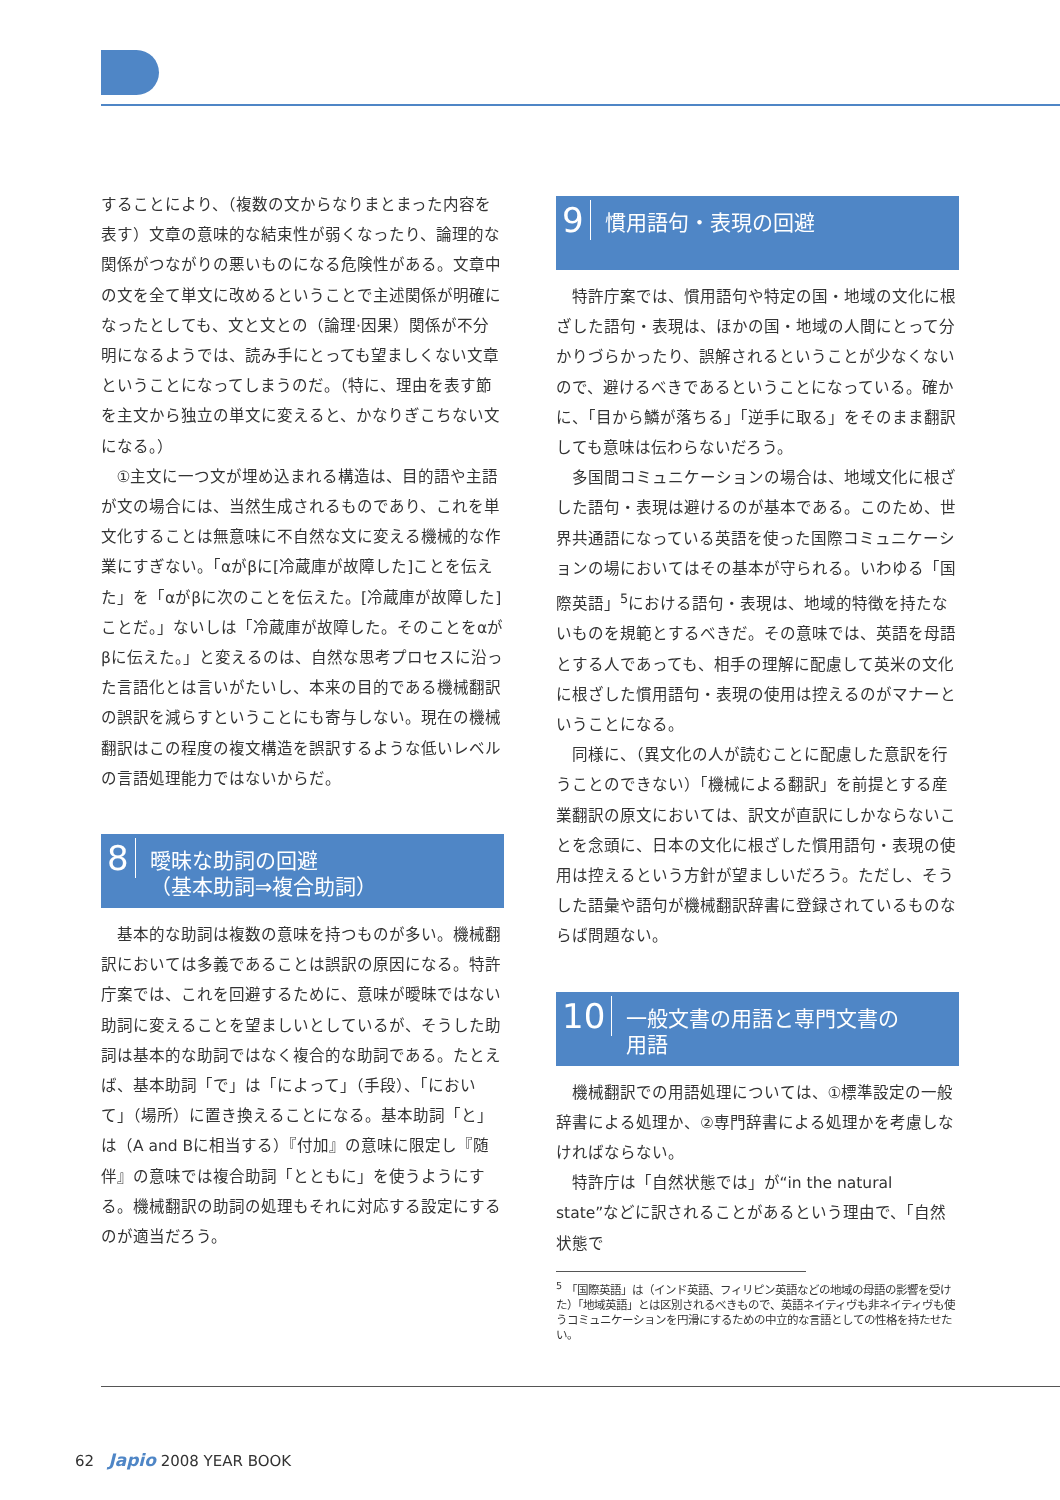することにより、（複数の文からなりまとまった内容を表す）文章の意味的な結束性が弱くなったり、論理的な関係がつながりの悪いものになる危険性がある。文章中の文を全て単文に改めるということで主述関係が明確になったとしても、文と文との（論理·因果）関係が不分明になるようでは、読み手にとっても望ましくない文章ということになってしまうのだ。（特に、理由を表す節を主文から独立の単文に変えると、かなりぎこちない文になる。）
①主文に一つ文が埋め込まれる構造は、目的語や主語が文の場合には、当然生成されるものであり、これを単文化することは無意味に不自然な文に変える機械的な作業にすぎない。「αがβに[冷蔵庫が故障した]ことを伝えた」を「αがβに次のことを伝えた。[冷蔵庫が故障した]ことだ。」ないしは「冷蔵庫が故障した。そのことをαがβに伝えた。」と変えるのは、自然な思考プロセスに沿った言語化とは言いがたいし、本来の目的である機械翻訳の誤訳を減らすということにも寄与しない。現在の機械翻訳はこの程度の複文構造を誤訳するような低いレベルの言語処理能力ではないからだ。
8 曖昧な助詞の回避
（基本助詞⇒複合助詞）
基本的な助詞は複数の意味を持つものが多い。機械翻訳においては多義であることは誤訳の原因になる。特許庁案では、これを回避するために、意味が曖昧ではない助詞に変えることを望ましいとしているが、そうした助詞は基本的な助詞ではなく複合的な助詞である。たとえば、基本助詞「で」は「によって」（手段）、「において」（場所）に置き換えることになる。基本助詞「と」は（A and Bに相当する）『付加』の意味に限定し『随伴』の意味では複合助詞「とともに」を使うようにする。機械翻訳の助詞の処理もそれに対応する設定にするのが適当だろう。
9 慣用語句・表現の回避
特許庁案では、慣用語句や特定の国・地域の文化に根ざした語句・表現は、ほかの国・地域の人間にとって分かりづらかったり、誤解されるということが少なくないので、避けるべきであるということになっている。確かに、「目から鱗が落ちる」「逆手に取る」をそのまま翻訳しても意味は伝わらないだろう。
多国間コミュニケーションの場合は、地域文化に根ざした語句・表現は避けるのが基本である。このため、世界共通語になっている英語を使った国際コミュニケーションの場においてはその基本が守られる。いわゆる「国際英語」<sup>5</sup>における語句・表現は、地域的特徴を持たないものを規範とするべきだ。その意味では、英語を母語とする人であっても、相手の理解に配慮して英米の文化に根ざした慣用語句・表現の使用は控えるのがマナーということになる。
同様に、（異文化の人が読むことに配慮した意訳を行うことのできない）「機械による翻訳」を前提とする産業翻訳の原文においては、訳文が直訳にしかならないことを念頭に、日本の文化に根ざした慣用語句・表現の使用は控えるという方針が望ましいだろう。ただし、そうした語彙や語句が機械翻訳辞書に登録されているものならば問題ない。
10 一般文書の用語と専門文書の
用語
機械翻訳での用語処理については、①標準設定の一般辞書による処理か、②専門辞書による処理かを考慮しなければならない。
特許庁は「自然状態では」が“in the natural state”などに訳されることがあるという理由で、「自然状態で
<sup>5</sup> 「国際英語」は（インド英語、フィリピン英語などの地域の母語の影響を受けた）「地域英語」とは区別されるべきもので、英語ネイティヴも非ネイティヴも使うコミュニケーションを円滑にするための中立的な言語としての性格を持たせたい。
62 Japio 2008 YEAR BOOK